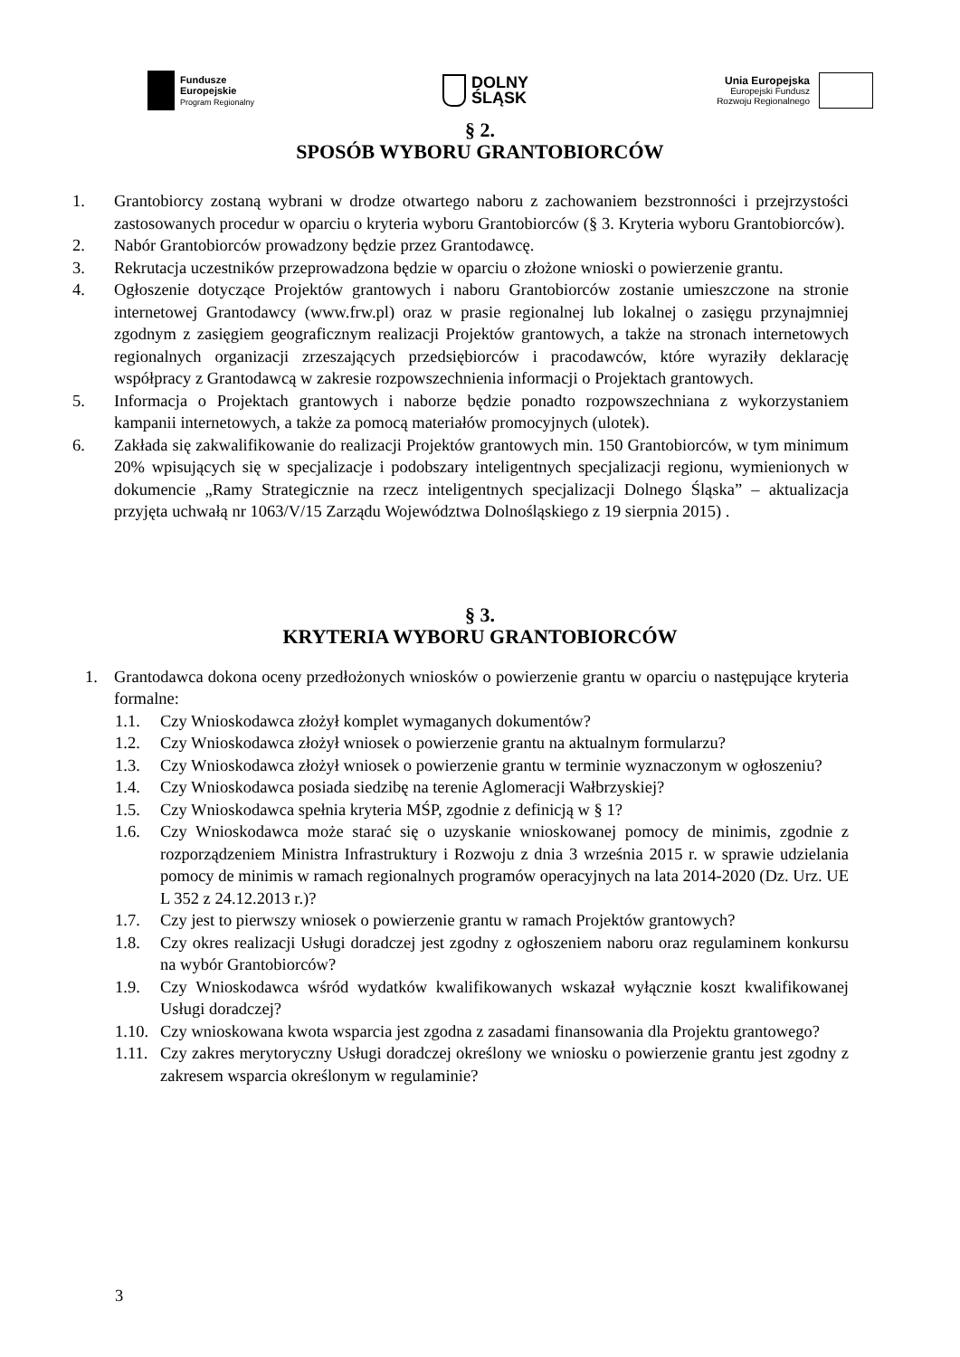Fundusze
Europejskie
Program Regionalny
DOLNY
ŚLĄSK
Unia Europejska
Europejski Fundusz
Rozwoju Regionalnego
§ 2.
SPOSÓB WYBORU GRANTOBIORCÓW
1. Grantobiorcy zostaną wybrani w drodze otwartego naboru z zachowaniem bezstronności i przejrzystości zastosowanych procedur w oparciu o kryteria wyboru Grantobiorców (§ 3. Kryteria wyboru Grantobiorców).
2. Nabór Grantobiorców prowadzony będzie przez Grantodawcę.
3. Rekrutacja uczestników przeprowadzona będzie w oparciu o złożone wnioski o powierzenie grantu.
4. Ogłoszenie dotyczące Projektów grantowych i naboru Grantobiorców zostanie umieszczone na stronie internetowej Grantodawcy (www.frw.pl) oraz w prasie regionalnej lub lokalnej o zasięgu przynajmniej zgodnym z zasięgiem geograficznym realizacji Projektów grantowych, a także na stronach internetowych regionalnych organizacji zrzeszających przedsiębiorców i pracodawców, które wyraziły deklarację współpracy z Grantodawcą w zakresie rozpowszechnienia informacji o Projektach grantowych.
5. Informacja o Projektach grantowych i naborze będzie ponadto rozpowszechniana z wykorzystaniem kampanii internetowych, a także za pomocą materiałów promocyjnych (ulotek).
6. Zakłada się zakwalifikowanie do realizacji Projektów grantowych min. 150 Grantobiorców, w tym minimum 20% wpisujących się w specjalizacje i podobszary inteligentnych specjalizacji regionu, wymienionych w dokumencie „Ramy Strategicznie na rzecz inteligentnych specjalizacji Dolnego Śląska” – aktualizacja przyjęta uchwałą nr 1063/V/15 Zarządu Województwa Dolnośląskiego z 19 sierpnia 2015) .
§ 3.
KRYTERIA WYBORU GRANTOBIORCÓW
1. Grantodawca dokona oceny przedłożonych wniosków o powierzenie grantu w oparciu o następujące kryteria formalne:
1.1. Czy Wnioskodawca złożył komplet wymaganych dokumentów?
1.2. Czy Wnioskodawca złożył wniosek o powierzenie grantu na aktualnym formularzu?
1.3. Czy Wnioskodawca złożył wniosek o powierzenie grantu w terminie wyznaczonym w ogłoszeniu?
1.4. Czy Wnioskodawca posiada siedzibę na terenie Aglomeracji Wałbrzyskiej?
1.5. Czy Wnioskodawca spełnia kryteria MŚP, zgodnie z definicją w § 1?
1.6. Czy Wnioskodawca może starać się o uzyskanie wnioskowanej pomocy de minimis, zgodnie z rozporządzeniem Ministra Infrastruktury i Rozwoju z dnia 3 września 2015 r. w sprawie udzielania pomocy de minimis w ramach regionalnych programów operacyjnych na lata 2014-2020 (Dz. Urz. UE L 352 z 24.12.2013 r.)?
1.7. Czy jest to pierwszy wniosek o powierzenie grantu w ramach Projektów grantowych?
1.8. Czy okres realizacji Usługi doradczej jest zgodny z ogłoszeniem naboru oraz regulaminem konkursu na wybór Grantobiorców?
1.9. Czy Wnioskodawca wśród wydatków kwalifikowanych wskazał wyłącznie koszt kwalifikowanej Usługi doradczej?
1.10. Czy wnioskowana kwota wsparcia jest zgodna z zasadami finansowania dla Projektu grantowego?
1.11. Czy zakres merytoryczny Usługi doradczej określony we wniosku o powierzenie grantu jest zgodny z zakresem wsparcia określonym w regulaminie?
3